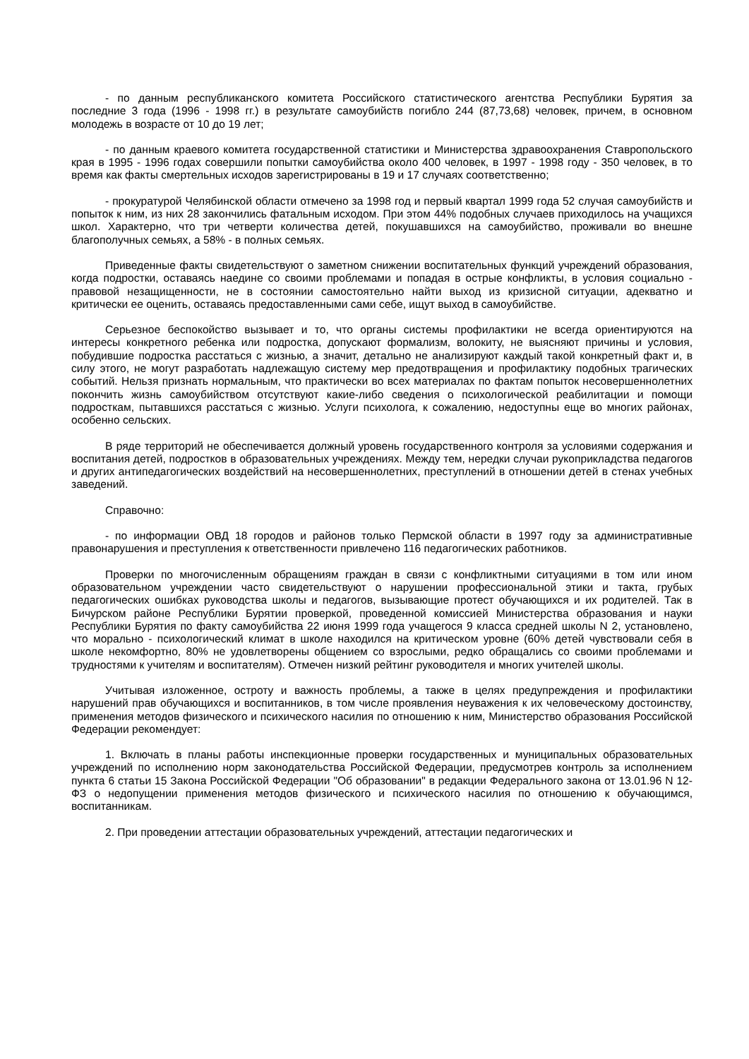- по данным республиканского комитета Российского статистического агентства Республики Бурятия за последние 3 года (1996 - 1998 гг.) в результате самоубийств погибло 244 (87,73,68) человек, причем, в основном молодежь в возрасте от 10 до 19 лет;
- по данным краевого комитета государственной статистики и Министерства здравоохранения Ставропольского края в 1995 - 1996 годах совершили попытки самоубийства около 400 человек, в 1997 - 1998 году - 350 человек, в то время как факты смертельных исходов зарегистрированы в 19 и 17 случаях соответственно;
- прокуратурой Челябинской области отмечено за 1998 год и первый квартал 1999 года 52 случая самоубийств и попыток к ним, из них 28 закончились фатальным исходом. При этом 44% подобных случаев приходилось на учащихся школ. Характерно, что три четверти количества детей, покушавшихся на самоубийство, проживали во внешне благополучных семьях, а 58% - в полных семьях.
Приведенные факты свидетельствуют о заметном снижении воспитательных функций учреждений образования, когда подростки, оставаясь наедине со своими проблемами и попадая в острые конфликты, в условия социально - правовой незащищенности, не в состоянии самостоятельно найти выход из кризисной ситуации, адекватно и критически ее оценить, оставаясь предоставленными сами себе, ищут выход в самоубийстве.
Серьезное беспокойство вызывает и то, что органы системы профилактики не всегда ориентируются на интересы конкретного ребенка или подростка, допускают формализм, волокиту, не выясняют причины и условия, побудившие подростка расстаться с жизнью, а значит, детально не анализируют каждый такой конкретный факт и, в силу этого, не могут разработать надлежащую систему мер предотвращения и профилактику подобных трагических событий. Нельзя признать нормальным, что практически во всех материалах по фактам попыток несовершеннолетних покончить жизнь самоубийством отсутствуют какие-либо сведения о психологической реабилитации и помощи подросткам, пытавшихся расстаться с жизнью. Услуги психолога, к сожалению, недоступны еще во многих районах, особенно сельских.
В ряде территорий не обеспечивается должный уровень государственного контроля за условиями содержания и воспитания детей, подростков в образовательных учреждениях. Между тем, нередки случаи рукоприкладства педагогов и других антипедагогических воздействий на несовершеннолетних, преступлений в отношении детей в стенах учебных заведений.
Справочно:
- по информации ОВД 18 городов и районов только Пермской области в 1997 году за административные правонарушения и преступления к ответственности привлечено 116 педагогических работников.
Проверки по многочисленным обращениям граждан в связи с конфликтными ситуациями в том или ином образовательном учреждении часто свидетельствуют о нарушении профессиональной этики и такта, грубых педагогических ошибках руководства школы и педагогов, вызывающие протест обучающихся и их родителей. Так в Бичурском районе Республики Бурятии проверкой, проведенной комиссией Министерства образования и науки Республики Бурятия по факту самоубийства 22 июня 1999 года учащегося 9 класса средней школы N 2, установлено, что морально - психологический климат в школе находился на критическом уровне (60% детей чувствовали себя в школе некомфортно, 80% не удовлетворены общением со взрослыми, редко обращались со своими проблемами и трудностями к учителям и воспитателям). Отмечен низкий рейтинг руководителя и многих учителей школы.
Учитывая изложенное, остроту и важность проблемы, а также в целях предупреждения и профилактики нарушений прав обучающихся и воспитанников, в том числе проявления неуважения к их человеческому достоинству, применения методов физического и психического насилия по отношению к ним, Министерство образования Российской Федерации рекомендует:
1. Включать в планы работы инспекционные проверки государственных и муниципальных образовательных учреждений по исполнению норм законодательства Российской Федерации, предусмотрев контроль за исполнением пункта 6 статьи 15 Закона Российской Федерации "Об образовании" в редакции Федерального закона от 13.01.96 N 12-ФЗ о недопущении применения методов физического и психического насилия по отношению к обучающимся, воспитанникам.
2. При проведении аттестации образовательных учреждений, аттестации педагогических и